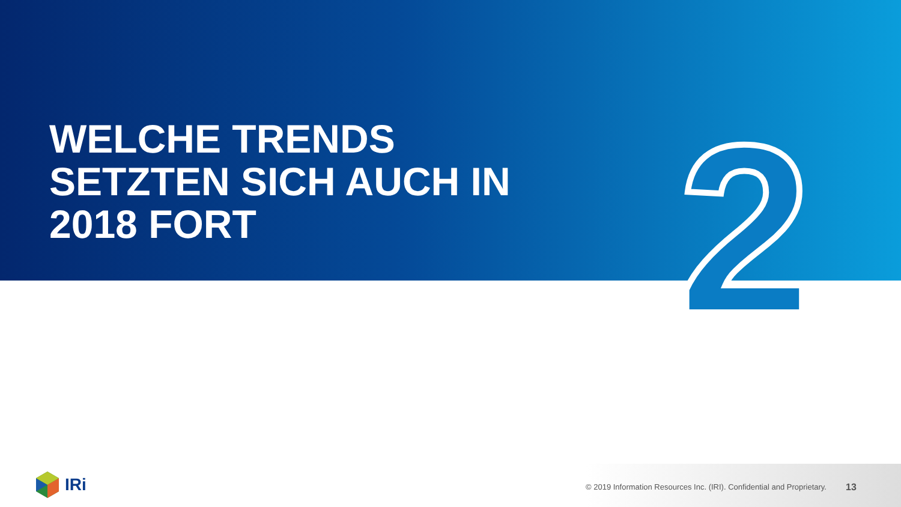WELCHE TRENDS
SETZTEN SICH AUCH IN
2018 FORT
2
IRi
© 2019 Information Resources Inc. (IRI). Confidential and Proprietary.
13